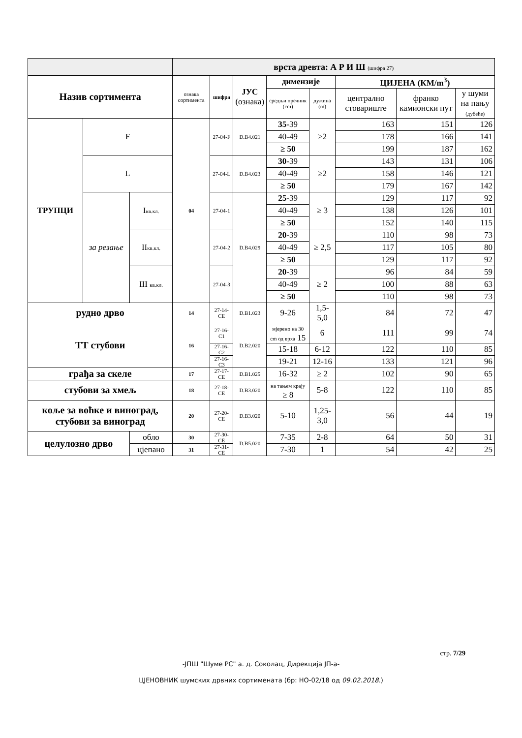| | | | врста древта: А Р И Ш (шифра 27) | | | | | | | |
| Назив сортимента | | | ознака сортимента | шифра | ЈУС (ознака) | димензије | | ЦИЈЕНА (КМ/m<sup>3</sup>) | | |
| | | | | | | средњи пречник (cm) | дужина (m) | централно стовариште | франко камионски пут | у шуми на пању (дубеће) |
| ТРУПЦИ | F | | 04 | 27-04-F | D.B4.021 | 35 -39 | ≥2 | 163 | 151 | 126 |
| | | | | | | 40-49 | | 178 | 166 | 141 |
| | | | | | | ≥ 50 | | 199 | 187 | 162 |
| | L | | | 27-04-L | D.B4.023 | 30 -39 | ≥2 | 143 | 131 | 106 |
| | | | | | | 40-49 | | 158 | 146 | 121 |
| | | | | | | ≥ 50 | | 179 | 167 | 142 |
| | за резање | I кв.кл. | | 27-04-1 | D.B4.029 | 25 -39 | ≥ 3 | 129 | 117 | 92 |
| | | | | | | 40-49 | | 138 | 126 | 101 |
| | | | | | | ≥ 50 | | 152 | 140 | 115 |
| | | II кв.кл. | | 27-04-2 | | 20 -39 | ≥ 2,5 | 110 | 98 | 73 |
| | | | | | | 40-49 | | 117 | 105 | 80 |
| | | | | | | ≥ 50 | | 129 | 117 | 92 |
| | | III кв.кл. | | 27-04-3 | | 20 -39 | ≥ 2 | 96 | 84 | 59 |
| | | | | | | 40-49 | | 100 | 88 | 63 |
| | | | | | | ≥ 50 | | 110 | 98 | 73 |
| рудно дрво | | | 14 | 27-14-CE | D.B1.023 | 9-26 | 1,5-5,0 | 84 | 72 | 47 |
| ТТ стубови | | | 16 | 27-16-C1 | D.B2.020 | мјерено на 30 cm од врха 15 | 6 | 111 | 99 | 74 |
| | | | | 27-16-C2 | | 15-18 | 6-12 | 122 | 110 | 85 |
| | | | | 27-16-C3 | | 19-21 | 12-16 | 133 | 121 | 96 |
| грађа за скеле | | | 17 | 27-17-CE | D.B1.025 | 16-32 | ≥ 2 | 102 | 90 | 65 |
| стубови за хмељ | | | 18 | 27-18-CE | D.B3.020 | на тањем крају ≥ 8 | 5-8 | 122 | 110 | 85 |
| коље за воћке и виноград, стубови за виноград | | | 20 | 27-20-CE | D.B3.020 | 5-10 | 1,25-3,0 | 56 | 44 | 19 |
| целулозно дрво | | обло | 30 | 27-30-CE | D.B5.020 | 7-35 | 2-8 | 64 | 50 | 31 |
| | | цјепано | 31 | 27-31-CE | | 7-30 | 1 | 54 | 42 | 25 |
стр. 7/29
-ЈПШ "Шуме РС" а. д. Соколац, Дирекција ЈП-а-
ЦЈЕНОВНИК шумских дрвних сортимената (бр: НО-02/18 од 09.02.2018.)